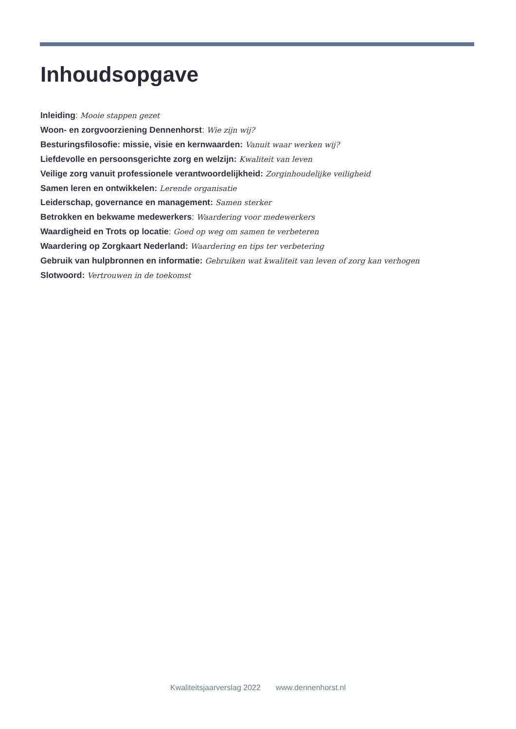Inhoudsopgave
Inleiding: Mooie stappen gezet
Woon- en zorgvoorziening Dennenhorst: Wie zijn wij?
Besturingsfilosofie: missie, visie en kernwaarden: Vanuit waar werken wij?
Liefdevolle en persoonsgerichte zorg en welzijn: Kwaliteit van leven
Veilige zorg vanuit professionele verantwoordelijkheid: Zorginhoudelijke veiligheid
Samen leren en ontwikkelen: Lerende organisatie
Leiderschap, governance en management: Samen sterker
Betrokken en bekwame medewerkers: Waardering voor medewerkers
Waardigheid en Trots op locatie: Goed op weg om samen te verbeteren
Waardering op Zorgkaart Nederland: Waardering en tips ter verbetering
Gebruik van hulpbronnen en informatie: Gebruiken wat kwaliteit van leven of zorg kan verhogen
Slotwoord: Vertrouwen in de toekomst
Kwaliteitsjaarverslag 2022 www.dennenhorst.nl